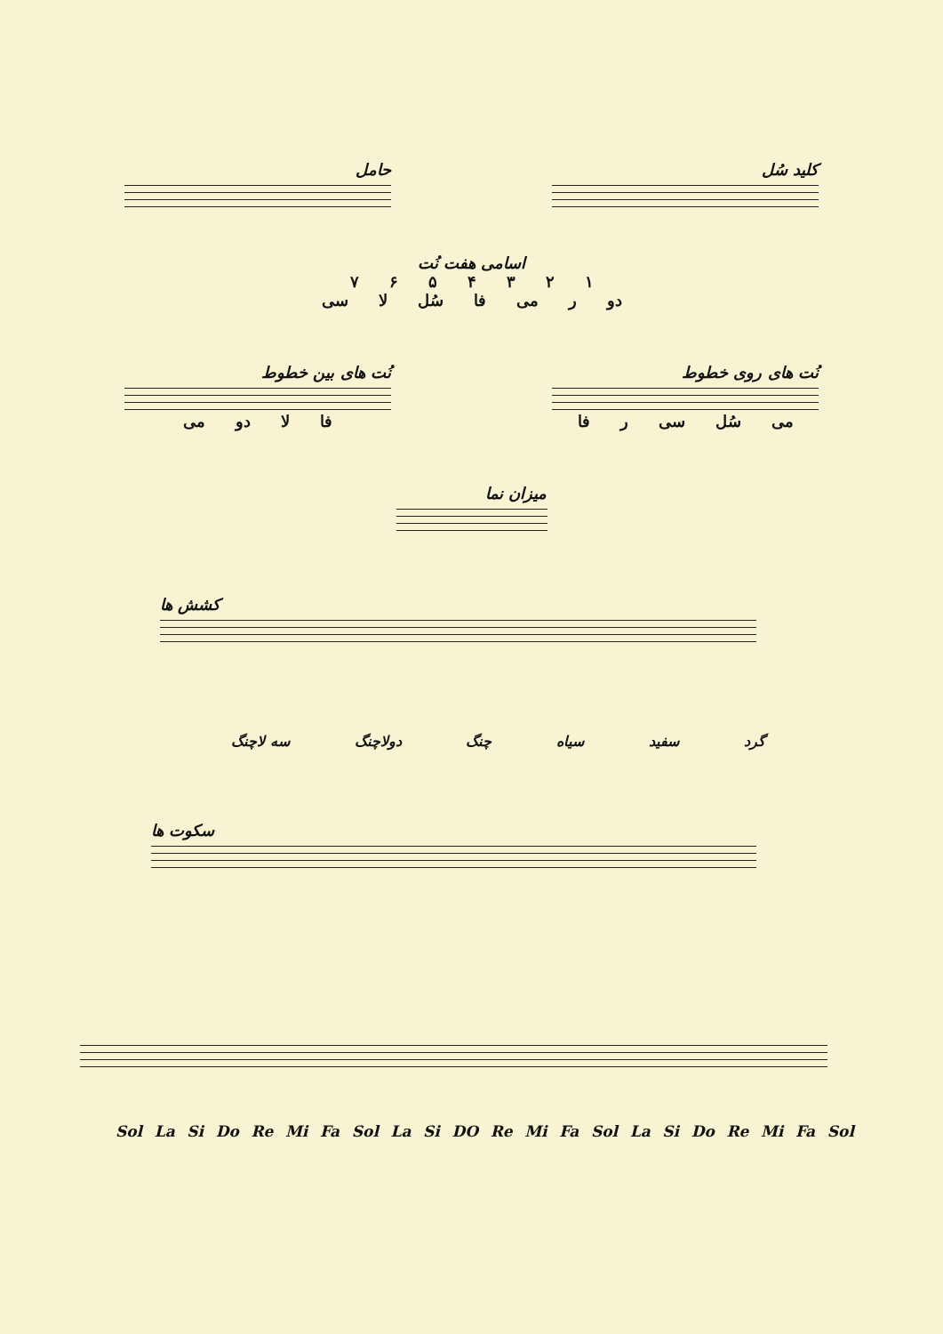حامل کلید سُل
اسامی هفت نُت
۱۲۳۴۵۶۷
دو ر می فا سُل لا سی
نُت های بین خطوط
فا لا دو می
نُت های روی خطوط
می سُل سی ر فا
میزان نما
کشش ها
گرد سفید سیاه چنگ دولاچنگ سه لاچنگ
سکوت ها
Sol La Si Do Re Mi Fa Sol La Si DO Re Mi Fa Sol La Si Do Re Mi Fa Sol